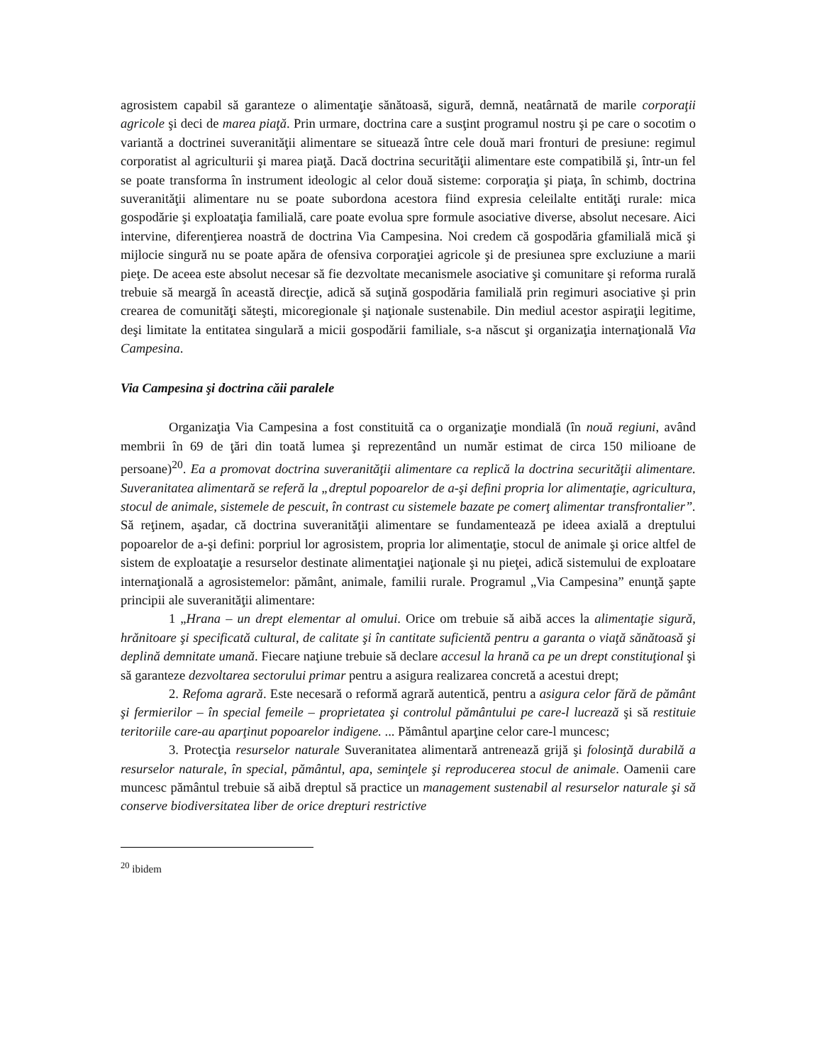agrosistem capabil să garanteze o alimentaţie sănătoasă, sigură, demnă, neatârnată de marile corporaţii agricole şi deci de marea piaţă. Prin urmare, doctrina care a susţint programul nostru şi pe care o socotim o variantă a doctrinei suveranităţii alimentare se situează între cele două mari fronturi de presiune: regimul corporatist al agriculturii şi marea piaţă. Dacă doctrina securităţii alimentare este compatibilă şi, într-un fel se poate transforma în instrument ideologic al celor două sisteme: corporaţia şi piaţa, în schimb, doctrina suveranităţii alimentare nu se poate subordona acestora fiind expresia celeilalte entităţi rurale: mica gospodărie şi exploataţia familială, care poate evolua spre formule asociative diverse, absolut necesare. Aici intervine, diferenţierea noastră de doctrina Via Campesina. Noi credem că gospodăria gfamilială mică şi mijlocie singură nu se poate apăra de ofensiva corporaţiei agricole şi de presiunea spre excluziune a marii pieţe. De aceea este absolut necesar să fie dezvoltate mecanismele asociative şi comunitare şi reforma rurală trebuie să meargă în această direcţie, adică să suţină gospodăria familială prin regimuri asociative şi prin crearea de comunităţi săteşti, micoregionale şi naţionale sustenabile. Din mediul acestor aspiraţii legitime, deşi limitate la entitatea singulară a micii gospodării familiale, s-a născut şi organizaţia internaţională Via Campesina.
Via Campesina şi doctrina căii paralele
Organizaţia Via Campesina a fost constituită ca o organizaţie mondială (în nouă regiuni, având membrii în 69 de ţări din toată lumea şi reprezentând un număr estimat de circa 150 milioane de persoane)<sup>20</sup>. Ea a promovat doctrina suveranităţii alimentare ca replică la doctrina securităţii alimentare. Suveranitatea alimentară se referă la „dreptul popoarelor de a-şi defini propria lor alimentaţie, agricultura, stocul de animale, sistemele de pescuit, în contrast cu sistemele bazate pe comerţ alimentar transfrontalier”. Să reţinem, aşadar, că doctrina suveranităţii alimentare se fundamentează pe ideea axială a dreptului popoarelor de a-şi defini: porpriul lor agrosistem, propria lor alimentaţie, stocul de animale şi orice altfel de sistem de exploataţie a resurselor destinate alimentaţiei naţionale şi nu pieţei, adică sistemului de exploatare internaţională a agrosistemelor: pământ, animale, familii rurale. Programul „Via Campesina” enunţă şapte principii ale suveranităţii alimentare:
1 „Hrana – un drept elementar al omului. Orice om trebuie să aibă acces la alimentaţie sigură, hrănitoare şi specificată cultural, de calitate şi în cantitate suficientă pentru a garanta o viaţă sănătoasă şi deplină demnitate umană. Fiecare naţiune trebuie să declare accesul la hrană ca pe un drept constituţional şi să garanteze dezvoltarea sectorului primar pentru a asigura realizarea concretă a acestui drept;
2. Refoma agrară. Este necesară o reformă agrară autentică, pentru a asigura celor fără de pământ şi fermierilor – în special femeile – proprietatea şi controlul pământului pe care-l lucrează şi să restituie teritoriile care-au aparţinut popoarelor indigene. ... Pământul aparţine celor care-l muncesc;
3. Protecţia resurselor naturale Suveranitatea alimentară antrenează grijă şi folosinţă durabilă a resurselor naturale, în special, pământul, apa, seminţele şi reproducerea stocul de animale. Oamenii care muncesc pământul trebuie să aibă dreptul să practice un management sustenabil al resurselor naturale şi să conserve biodiversitatea liber de orice drepturi restrictive
<sup>20</sup> ibidem